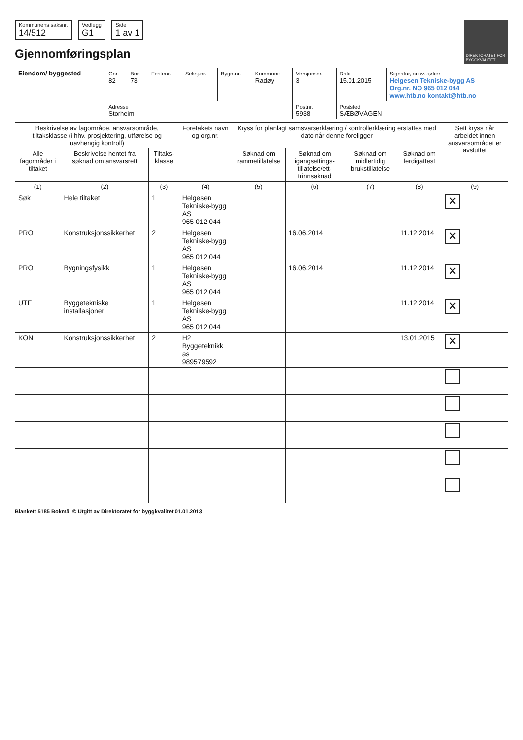Kommunens saksnr.
14/512
Vedlegg
G1
Side
1 av 1
Gjennomføringsplan
DIREKTORATET FOR BYGGKVALITET
| Eiendom/ byggested | Gnr. 82 | Bnr. 73 | Festenr. | Seksj.nr. | Bygn.nr. | Kommune Radøy | Versjonsnr. 3 | Dato 15.01.2015 | Signatur, ansv. søker Helgesen Tekniske-bygg AS Org.nr. NO 965 012 044 www.htb.no kontakt@htb.no |
| | Adresse Storheim | | | | | | Postnr. 5938 | Poststed SÆBØVÅGEN | |
| Beskrivelse av fagområde, ansvarsområde, tiltaksklasse (i hhv. prosjektering, utførelse og uavhengig kontroll) | | | Foretakets navn og org.nr. | Kryss for planlagt samsvarserklæring / kontrollerklæring erstattes med dato når denne foreligger | | | | Sett kryss når arbeidet innen ansvarsområdet er avsluttet |
| --- | --- | --- | --- | --- | --- | --- | --- | --- |
| Alle fagområder i tiltaket | Beskrivelse hentet fra søknad om ansvarsrett | Tiltaks-klasse | | Søknad om rammetillatelse | Søknad om igangsettings-tillatelse/ett-trinnsøknad | Søknad om midlertidig brukstillatelse | Søknad om ferdigattest | |
| (1) | (2) | (3) | (4) | (5) | (6) | (7) | (8) | (9) |
| Søk | Hele tiltaket | 1 | Helgesen Tekniske-bygg AS 965 012 044 | | | | | ✕ |
| PRO | Konstruksjonssikkerhet | 2 | Helgesen Tekniske-bygg AS 965 012 044 | | 16.06.2014 | | 11.12.2014 | ✕ |
| PRO | Bygningsfysikk | 1 | Helgesen Tekniske-bygg AS 965 012 044 | | 16.06.2014 | | 11.12.2014 | ✕ |
| UTF | Byggetekniske installasjoner | 1 | Helgesen Tekniske-bygg AS 965 012 044 | | | | 11.12.2014 | ✕ |
| KON | Konstruksjonssikkerhet | 2 | H2 Byggeteknikk as 989579592 | | | | 13.01.2015 | ✕ |
Blankett 5185 Bokmål © Utgitt av Direktoratet for byggkvalitet 01.01.2013